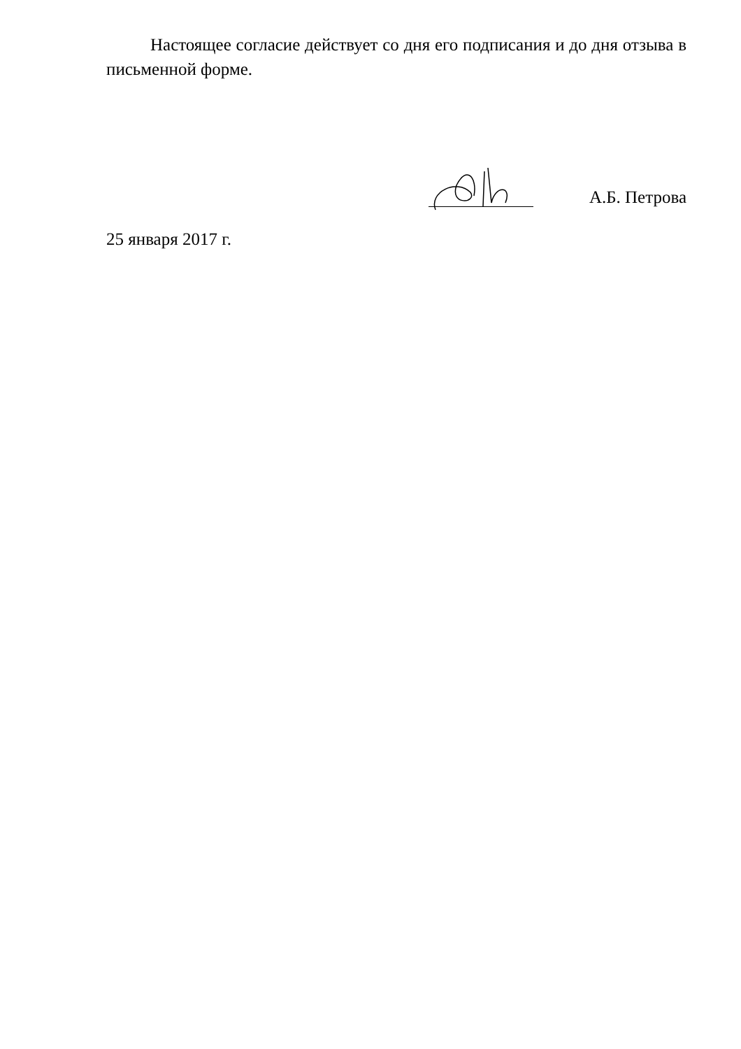Настоящее согласие действует со дня его подписания и до дня отзыва в письменной форме.
А.Б. Петрова
25 января 2017 г.